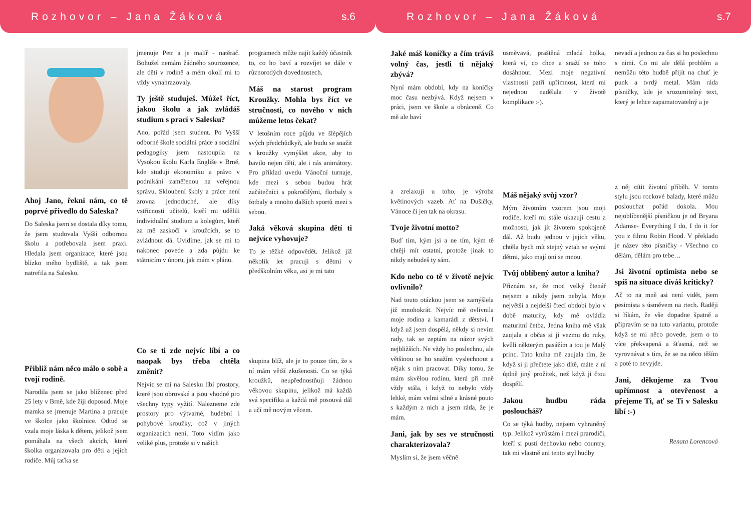Rozhovor – Jana Žáková s.6
Ahoj Jano, řekni nám, co tě poprvé přivedlo do Saleska?
Do Saleska jsem se dostala díky tomu, že jsem studovala Vyšší odbornou školu a potřebovala jsem praxi. Hledala jsem organizace, které jsou blízko mého bydliště, a tak jsem natrefila na Salesko.
Přibliž nám něco málo o sobě a tvojí rodině.
Narodila jsem se jako blíženec před 25 lety v Brně, kde žiji doposud. Moje mamka se jmenuje Martina a pracuje ve školce jako školnice. Odtud se vzala moje láska k dětem, jelikož jsem pomáhala na všech akcích, které školka organizovala pro děti a jejich rodiče. Můj taťka se
jmenuje Petr a je malíř - natěrač. Bohužel nemám žádného sourozence, ale děti v rodině a mém okolí mi to vždy vynahrazovaly.
Ty ještě studuješ. Můžeš říct, jakou školu a jak zvládáš studium s prací v Salesku?
Ano, pořád jsem student. Po Vyšší odborné škole sociální práce a sociální pedagogiky jsem nastoupila na Vysokou školu Karla Engliše v Brně, kde studuji ekonomiku a právo v podnikání zaměřenou na veřejnou správu. Skloubení školy a práce není zrovna jednoduché, ale díky vstřícnosti učitelů, kteří mi udělili individuální studium a kolegům, kteří za mě zaskočí v kroužcích, se to zvládnout dá. Uvidíme, jak se mi to nakonec povede a zda půjdu ke státnicím v únoru, jak mám v plánu.
Co se ti zde nejvíc líbí a co naopak bys třeba chtěla změnit?
Nejvíc se mi na Salesku líbí prostory, které jsou obrovské a jsou vhodné pro všechny typy vyžití. Nalezneme zde prostory pro výtvarné, hudební i pohybové kroužky, což v jiných organizacích není. Toto vidím jako veliké plus, protože si v našich
programech může najít každý účastník to, co ho baví a rozvíjet se dále v různorodých dovednostech.
Máš na starost program Kroužky. Mohla bys říct ve stručnosti, co nového v nich můžeme letos čekat?
V letošním roce půjdu ve šlépějích svých předchůdkyň, ale budu se snažit s kroužky vymýšlet akce, aby to bavilo nejen děti, ale i nás animátory. Pro příklad uvedu Vánoční turnaje, kde mezi s sebou budou hrát začátečníci s pokročilými, florbaly s fotbaly a mnoho dalších sportů mezi s sebou.
Jaká věková skupina dětí ti nejvíce vyhovuje?
To je těžké odpovědět. Jelikož již několik let pracuji s dětmi v předškolním věku, asi je mi tato
skupina blíž, ale je to pouze tím, že s ní mám větší zkušenosti. Co se týká kroužků, neupřednostňuji žádnou věkovou skupinu, jelikož má každá svá specifika a každá mě posouvá dál a učí mě novým věcem.
Rozhovor – Jana Žáková s.7
Jaké máš koníčky a čím trávíš volný čas, jestli ti nějaký zbývá?
Nyní mám období, kdy na koníčky moc času nezbývá. Když nejsem v práci, jsem ve škole a obráceně. Co mě ale baví
a zrelaxuji u toho, je výroba květinových vazeb. Ať na Dušičky, Vánoce či jen tak na okrasu.
Tvoje životní motto?
Buď tím, kým jsi a ne tím, kým tě chtějí mít ostatní, protože jinak to nikdy nebudeš ty sám.
Kdo nebo co tě v životě nejvíc ovlivnilo?
Nad touto otázkou jsem se zamýšlela již mnohokrát. Nejvíc mě ovlivnila moje rodina a kamarádi z dětství. I když už jsem dospělá, někdy si nevím rady, tak se zeptám na názor svých nejbližších. Ne vždy ho poslechnu, ale většinou se ho snažím vyslechnout a nějak s ním pracovat. Díky tomu, že mám skvělou rodinu, která při mně vždy stála, i když to nebylo vždy lehké, mám velmi silné a krásné pouto s každým z nich a jsem ráda, že je mám.
Jani, jak by ses ve stručnosti charakterizovala?
Myslím si, že jsem věčně
usměvavá, praštěná mladá holka, která ví, co chce a snaží se toho dosáhnout. Mezi moje negativní vlastnosti patří upřímnost, která mi nejednou nadělala v životě komplikace :-).
Máš nějaký svůj vzor?
Mým životním vzorem jsou moji rodiče, kteří mi stále ukazují cestu a možnosti, jak jít životem spokojeně dál. Až budu jednou v jejich věku, chtěla bych mít stejný vztah se svými dětmi, jako mají oni se mnou.
Tvůj oblíbený autor a kniha?
Přiznám se, že moc velký čtenář nejsem a nikdy jsem nebyla. Moje největší a nejdelší čtecí období bylo v době maturity, kdy mě ovládla maturitní četba. Jedna kniha mě však zaujala a občas si ji vezmu do ruky, kvůli některým pasážím a tou je Malý princ. Tato kniha mě zaujala tím, že když si ji přečtete jako dítě, máte z ní úplně jiný prožitek, než když ji čtou dospělí.
Jakou hudbu ráda posloucháš?
Co se týká hudby, nejsem vyhraněný typ. Jelikož vyrůstám i mezi prarodiči, kteří si pustí dechovku nebo country, tak mi vlastně ani tento styl hudby
nevadí a jednou za čas si ho poslechnu s nimi. Co mi ale dělá problém a nemůžu této hudbě přijít na chuť je punk a tvrdý metal. Mám ráda písničky, kde je srozumitelný text, který je lehce zapamatovatelný a je
z něj cítit životní příběh. V tomto stylu jsou rockové balady, které můžu poslouchat pořád dokola. Mou nejoblíbenější písničkou je od Bryana Adamse- Everything I do, I do it for you z filmu Robin Hood. V překladu je název této písničky - Všechno co dělám, dělám pro tebe…
Jsi životní optimista nebo se spíš na situace díváš kriticky?
Ač to na mně asi není vidět, jsem pesimista s úsměvem na rtech. Raději si říkám, že vše dopadne špatně a připravím se na tuto variantu, protože když se mi něco povede, jsem o to více překvapená a šťastná, než se vyrovnávat s tím, že se na něco těším a poté to nevyjde.
Jani, děkujeme za Tvou upřímnost a otevřenost a přejeme Ti, ať se Ti v Salesku líbí :-)
Renata Lorencová